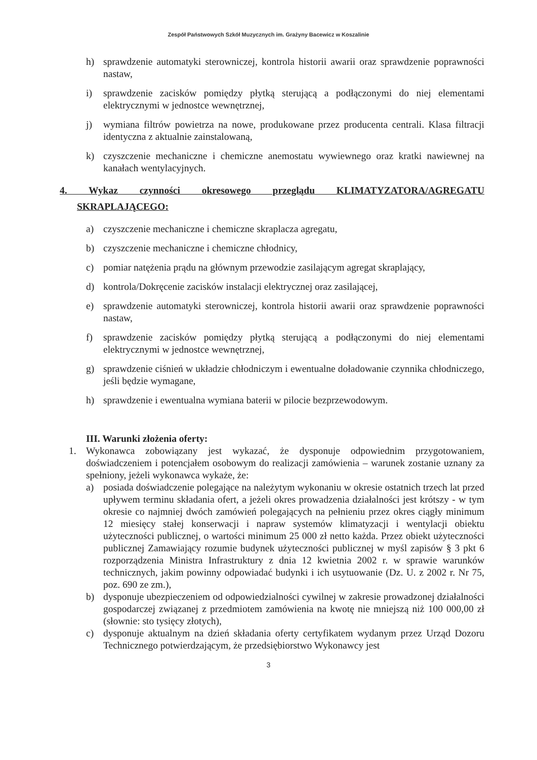Zespół Państwowych Szkół Muzycznych im. Grażyny Bacewicz w Koszalinie
h) sprawdzenie automatyki sterowniczej, kontrola historii awarii oraz sprawdzenie poprawności nastaw,
i) sprawdzenie zacisków pomiędzy płytką sterującą a podłączonymi do niej elementami elektrycznymi w jednostce wewnętrznej,
j) wymiana filtrów powietrza na nowe, produkowane przez producenta centrali. Klasa filtracji identyczna z aktualnie zainstalowaną,
k) czyszczenie mechaniczne i chemiczne anemostatu wywiewnego oraz kratki nawiewnej na kanałach wentylacyjnych.
4. Wykaz czynności okresowego przeglądu KLIMATYZATORA/AGREGATU
SKRAPLAJĄCEGO:
a) czyszczenie mechaniczne i chemiczne skraplacza agregatu,
b) czyszczenie mechaniczne i chemiczne chłodnicy,
c) pomiar natężenia prądu na głównym przewodzie zasilającym agregat skraplający,
d) kontrola/Dokręcenie zacisków instalacji elektrycznej oraz zasilającej,
e) sprawdzenie automatyki sterowniczej, kontrola historii awarii oraz sprawdzenie poprawności nastaw,
f) sprawdzenie zacisków pomiędzy płytką sterującą a podłączonymi do niej elementami elektrycznymi w jednostce wewnętrznej,
g) sprawdzenie ciśnień w układzie chłodniczym i ewentualne doładowanie czynnika chłodniczego, jeśli będzie wymagane,
h) sprawdzenie i ewentualna wymiana baterii w pilocie bezprzewodowym.
III. Warunki złożenia oferty:
1. Wykonawca zobowiązany jest wykazać, że dysponuje odpowiednim przygotowaniem, doświadczeniem i potencjałem osobowym do realizacji zamówienia – warunek zostanie uznany za spełniony, jeżeli wykonawca wykaże, że:
a) posiada doświadczenie polegające na należytym wykonaniu w okresie ostatnich trzech lat przed upływem terminu składania ofert, a jeżeli okres prowadzenia działalności jest krótszy - w tym okresie co najmniej dwóch zamówień polegających na pełnieniu przez okres ciągły minimum 12 miesięcy stałej konserwacji i napraw systemów klimatyzacji i wentylacji obiektu użyteczności publicznej, o wartości minimum 25 000 zł netto każda. Przez obiekt użyteczności publicznej Zamawiający rozumie budynek użyteczności publicznej w myśl zapisów § 3 pkt 6 rozporządzenia Ministra Infrastruktury z dnia 12 kwietnia 2002 r. w sprawie warunków technicznych, jakim powinny odpowiadać budynki i ich usytuowanie (Dz. U. z 2002 r. Nr 75, poz. 690 ze zm.),
b) dysponuje ubezpieczeniem od odpowiedzialności cywilnej w zakresie prowadzonej działalności gospodarczej związanej z przedmiotem zamówienia na kwotę nie mniejszą niż 100 000,00 zł (słownie: sto tysięcy złotych),
c) dysponuje aktualnym na dzień składania oferty certyfikatem wydanym przez Urząd Dozoru Technicznego potwierdzającym, że przedsiębiorstwo Wykonawcy jest
3